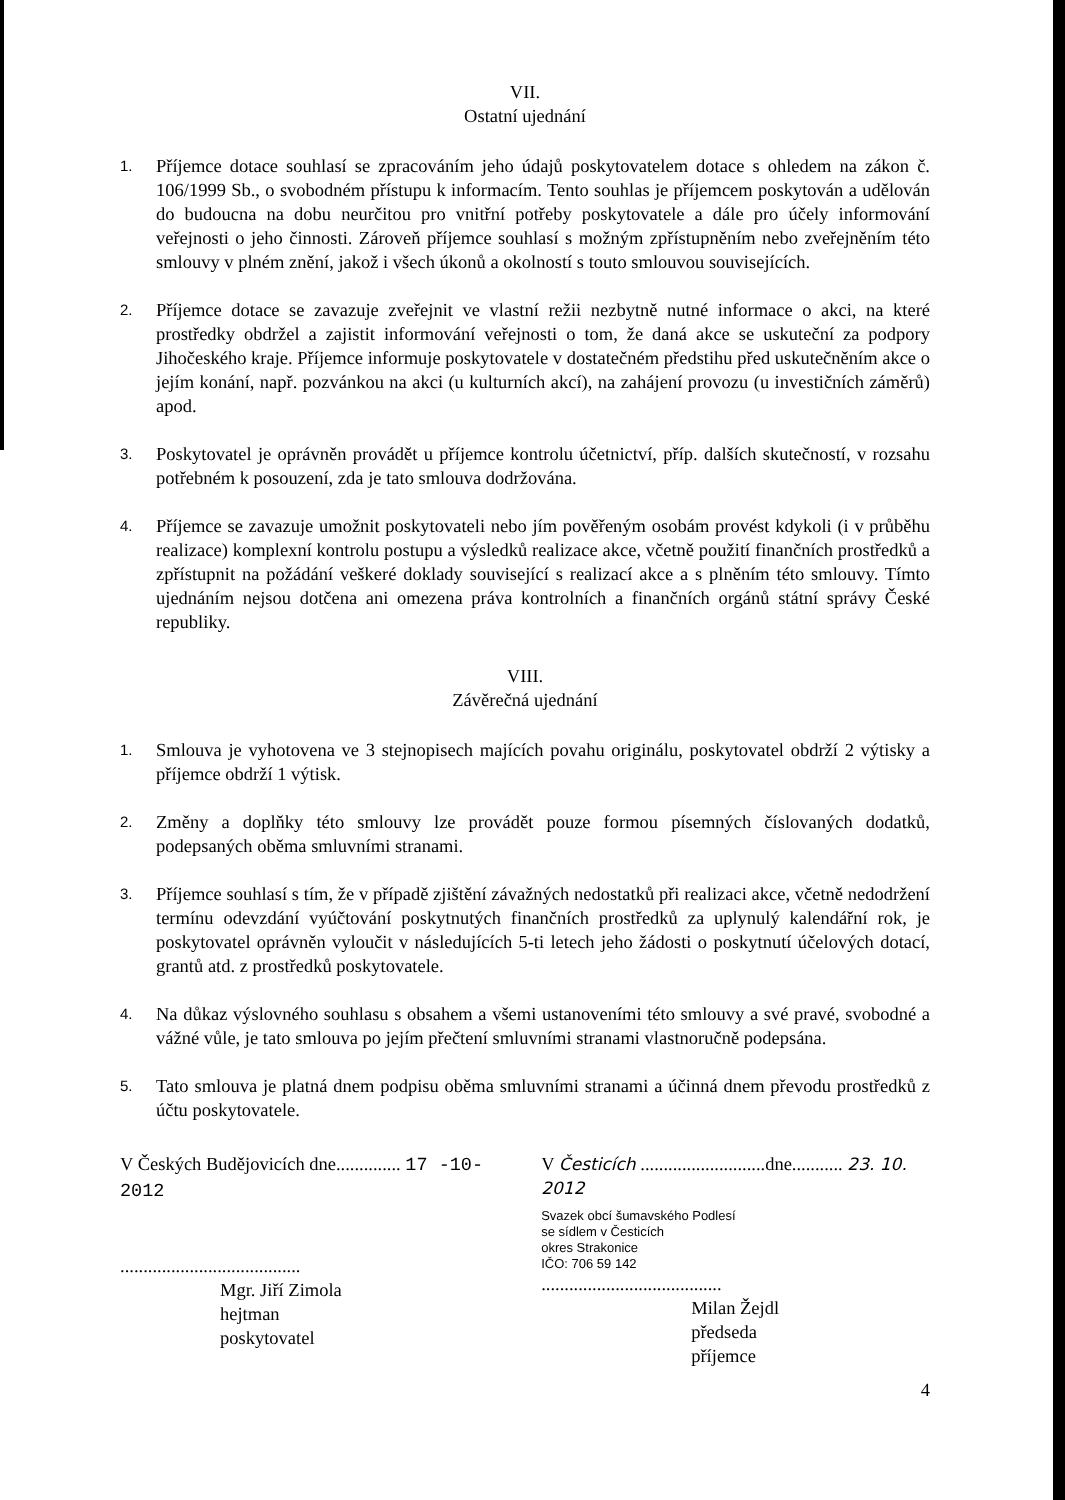VII.
Ostatní ujednání
1.
Příjemce dotace souhlasí se zpracováním jeho údajů poskytovatelem dotace s ohledem na zákon č. 106/1999 Sb., o svobodném přístupu k informacím. Tento souhlas je příjemcem poskytován a udělován do budoucna na dobu neurčitou pro vnitřní potřeby poskytovatele a dále pro účely informování veřejnosti o jeho činnosti. Zároveň příjemce souhlasí s možným zpřístupněním nebo zveřejněním této smlouvy v plném znění, jakož i všech úkonů a okolností s touto smlouvou souvisejících.
2.
Příjemce dotace se zavazuje zveřejnit ve vlastní režii nezbytně nutné informace o akci, na které prostředky obdržel a zajistit informování veřejnosti o tom, že daná akce se uskuteční za podpory Jihočeského kraje. Příjemce informuje poskytovatele v dostatečném předstihu před uskutečněním akce o jejím konání, např. pozvánkou na akci (u kulturních akcí), na zahájení provozu (u investičních záměrů) apod.
3.
Poskytovatel je oprávněn provádět u příjemce kontrolu účetnictví, příp. dalších skutečností, v rozsahu potřebném k posouzení, zda je tato smlouva dodržována.
4.
Příjemce se zavazuje umožnit poskytovateli nebo jím pověřeným osobám provést kdykoli (i v průběhu realizace) komplexní kontrolu postupu a výsledků realizace akce, včetně použití finančních prostředků a zpřístupnit na požádání veškeré doklady související s realizací akce a s plněním této smlouvy. Tímto ujednáním nejsou dotčena ani omezena práva kontrolních a finančních orgánů státní správy České republiky.
VIII.
Závěrečná ujednání
1.
Smlouva je vyhotovena ve 3 stejnopisech majících povahu originálu, poskytovatel obdrží 2 výtisky a příjemce obdrží 1 výtisk.
2.
Změny a doplňky této smlouvy lze provádět pouze formou písemných číslovaných dodatků, podepsaných oběma smluvními stranami.
3.
Příjemce souhlasí s tím, že v případě zjištění závažných nedostatků při realizaci akce, včetně nedodržení termínu odevzdání vyúčtování poskytnutých finančních prostředků za uplynulý kalendářní rok, je poskytovatel oprávněn vyloučit v následujících 5-ti letech jeho žádosti o poskytnutí účelových dotací, grantů atd. z prostředků poskytovatele.
4.
Na důkaz výslovného souhlasu s obsahem a všemi ustanoveními této smlouvy a své pravé, svobodné a vážné vůle, je tato smlouva po jejím přečtení smluvními stranami vlastnoručně podepsána.
5.
Tato smlouva je platná dnem podpisu oběma smluvními stranami a účinná dnem převodu prostředků z účtu poskytovatele.
V Českých Budějovicích dne.............. 17 -10- 2012
.......................................
Mgr. Jiří Zimola
hejtman
poskytovatel
V Česticích ...........................dne........... 23. 10. 2012
Svazek obcí šumavského Podlesí
se sídlem v Česticích
okres Strakonice
IČO: 706 59 142
.......................................
Milan Žejdl
předseda
příjemce
4